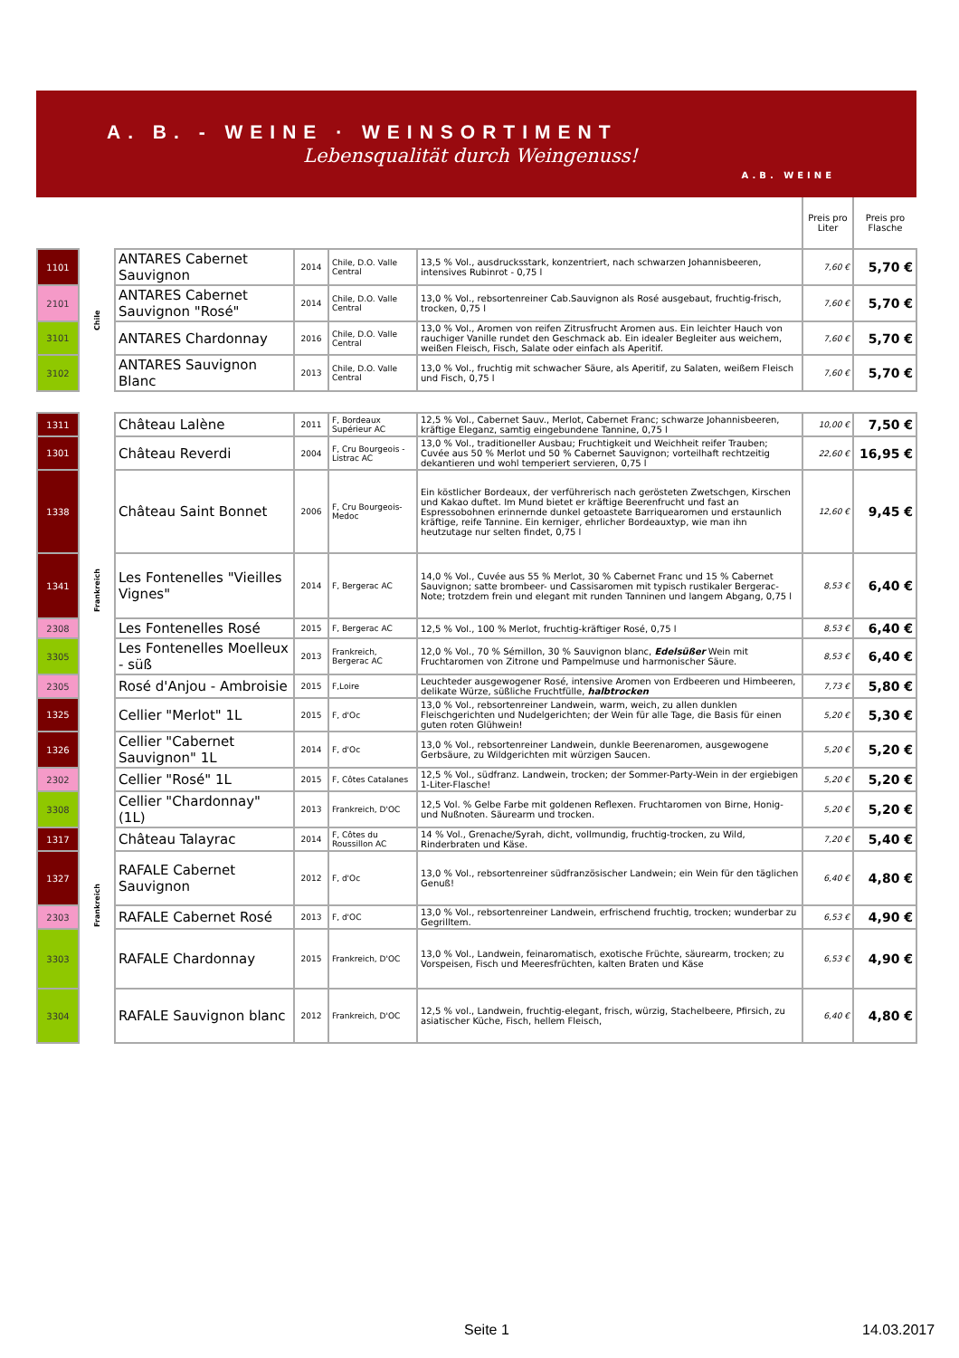A. B. - WEINE · WEINSORTIMENT
Lebensqualität durch Weingenuss!
A.B. WEINE
| | | | | | | Preis pro Liter | Preis pro Flasche |
| --- | --- | --- | --- | --- | --- | --- | --- |
| 1101 | Chile | ANTARES Cabernet Sauvignon | 2014 | Chile, D.O. Valle Central | 13,5 % Vol., ausdrucksstark, konzentriert, nach schwarzen Johannisbeeren, intensives Rubinrot - 0,75 l | 7,60 € | 5,70 € |
| 2101 | | ANTARES Cabernet Sauvignon "Rosé" | 2014 | Chile, D.O. Valle Central | 13,0 % Vol., rebsortenreiner Cab.Sauvignon als Rosé ausgebaut, fruchtig-frisch, trocken, 0,75 l | 7,60 € | 5,70 € |
| 3101 | | ANTARES Chardonnay | 2016 | Chile, D.O. Valle Central | 13,0 % Vol., Aromen von reifen Zitrusfrucht Aromen aus. Ein leichter Hauch von rauchiger Vanille rundet den Geschmack ab. Ein idealer Begleiter aus weichem, weißen Fleisch, Fisch, Salate oder einfach als Aperitif. | 7,60 € | 5,70 € |
| 3102 | | ANTARES Sauvignon Blanc | 2013 | Chile, D.O. Valle Central | 13,0 % Vol., fruchtig mit schwacher Säure, als Aperitif, zu Salaten, weißem Fleisch und Fisch, 0,75 l | 7,60 € | 5,70 € |
| 1311 | Frankreich | Château Lalène | 2011 | F, Bordeaux Supérieur AC | 12,5 % Vol., Cabernet Sauv., Merlot, Cabernet Franc; schwarze Johannisbeeren, kräftige Eleganz, samtig eingebundene Tannine, 0,75 l | 10,00 € | 7,50 € |
| 1301 | | Château Reverdi | 2004 | F, Cru Bourgeois - Listrac AC | 13,0 % Vol., traditioneller Ausbau; Fruchtigkeit und Weichheit reifer Trauben; Cuvée aus 50 % Merlot und 50 % Cabernet Sauvignon; vorteilhaft rechtzeitig dekantieren und wohl temperiert servieren, 0,75 l | 22,60 € | 16,95 € |
| 1338 | | Château Saint Bonnet | 2006 | F, Cru Bourgeois-Medoc | Ein köstlicher Bordeaux, der verführerisch nach gerösteten Zwetschgen, Kirschen und Kakao duftet. Im Mund bietet er kräftige Beerenfrucht und fast an Espressobohnen erinnernde dunkel getoastete Barriquearomen und erstaunlich kräftige, reife Tannine. Ein kerniger, ehrlicher Bordeauxtyp, wie man ihn heutzutage nur selten findet, 0,75 l | 12,60 € | 9,45 € |
| 1341 | | Les Fontenelles "Vieilles Vignes" | 2014 | F, Bergerac AC | 14,0 % Vol., Cuvée aus 55 % Merlot, 30 % Cabernet Franc und 15 % Cabernet Sauvignon; satte brombeer- und Cassisaromen mit typisch rustikaler Bergerac-Note; trotzdem frein und elegant mit runden Tanninen und langem Abgang, 0,75 l | 8,53 € | 6,40 € |
| 2308 | | Les Fontenelles Rosé | 2015 | F, Bergerac AC | 12,5 % Vol., 100 % Merlot, fruchtig-kräftiger Rosé, 0,75 l | 8,53 € | 6,40 € |
| 3305 | | Les Fontenelles Moelleux - süß | 2013 | Frankreich, Bergerac AC | 12,0 % Vol., 70 % Sémillon, 30 % Sauvignon blanc, Edelsüßer Wein mit Fruchtaromen von Zitrone und Pampelmuse und harmonischer Säure. | 8,53 € | 6,40 € |
| 2305 | | Rosé d'Anjou - Ambroisie | 2015 | F,Loire | Leuchteder ausgewogener Rosé, intensive Aromen von Erdbeeren und Himbeeren, delikate Würze, süßliche Fruchtfülle, halbtrocken | 7,73 € | 5,80 € |
| 1325 | | Cellier "Merlot" 1L | 2015 | F, d'Oc | 13,0 % Vol., rebsortenreiner Landwein, warm, weich, zu allen dunklen Fleischgerichten und Nudelgerichten; der Wein für alle Tage, die Basis für einen guten roten Glühwein! | 5,20 € | 5,30 € |
| 1326 | | Cellier "Cabernet Sauvignon" 1L | 2014 | F, d'Oc | 13,0 % Vol., rebsortenreiner Landwein, dunkle Beerenaromen, ausgewogene Gerbsäure, zu Wildgerichten mit würzigen Saucen. | 5,20 € | 5,20 € |
| 2302 | Frankreich | Cellier "Rosé" 1L | 2015 | F, Côtes Catalanes | 12,5 % Vol., südfranz. Landwein, trocken; der Sommer-Party-Wein in der ergiebigen 1-Liter-Flasche! | 5,20 € | 5,20 € |
| 3308 | | Cellier "Chardonnay" (1L) | 2013 | Frankreich, D'OC | 12,5 Vol. % Gelbe Farbe mit goldenen Reflexen. Fruchtaromen von Birne, Honig- und Nußnoten. Säurearm und trocken. | 5,20 € | 5,20 € |
| 1317 | | Château Talayrac | 2014 | F, Côtes du Roussillon AC | 14 % Vol., Grenache/Syrah, dicht, vollmundig, fruchtig-trocken, zu Wild, Rinderbraten und Käse. | 7,20 € | 5,40 € |
| 1327 | | RAFALE Cabernet Sauvignon | 2012 | F, d'Oc | 13,0 % Vol., rebsortenreiner südfranzösischer Landwein; ein Wein für den täglichen Genuß! | 6,40 € | 4,80 € |
| 2303 | | RAFALE Cabernet Rosé | 2013 | F, d'OC | 13,0 % Vol., rebsortenreiner Landwein, erfrischend fruchtig, trocken; wunderbar zu Gegrilltem. | 6,53 € | 4,90 € |
| 3303 | | RAFALE Chardonnay | 2015 | Frankreich, D'OC | 13,0 % Vol., Landwein, feinaromatisch, exotische Früchte, säurearm, trocken; zu Vorspeisen, Fisch und Meeresfrüchten, kalten Braten und Käse | 6,53 € | 4,90 € |
| 3304 | | RAFALE Sauvignon blanc | 2012 | Frankreich, D'OC | 12,5 % vol., Landwein, fruchtig-elegant, frisch, würzig, Stachelbeere, Pfirsich, zu asiatischer Küche, Fisch, hellem Fleisch, | 6,40 € | 4,80 € |
Seite 1 14.03.2017